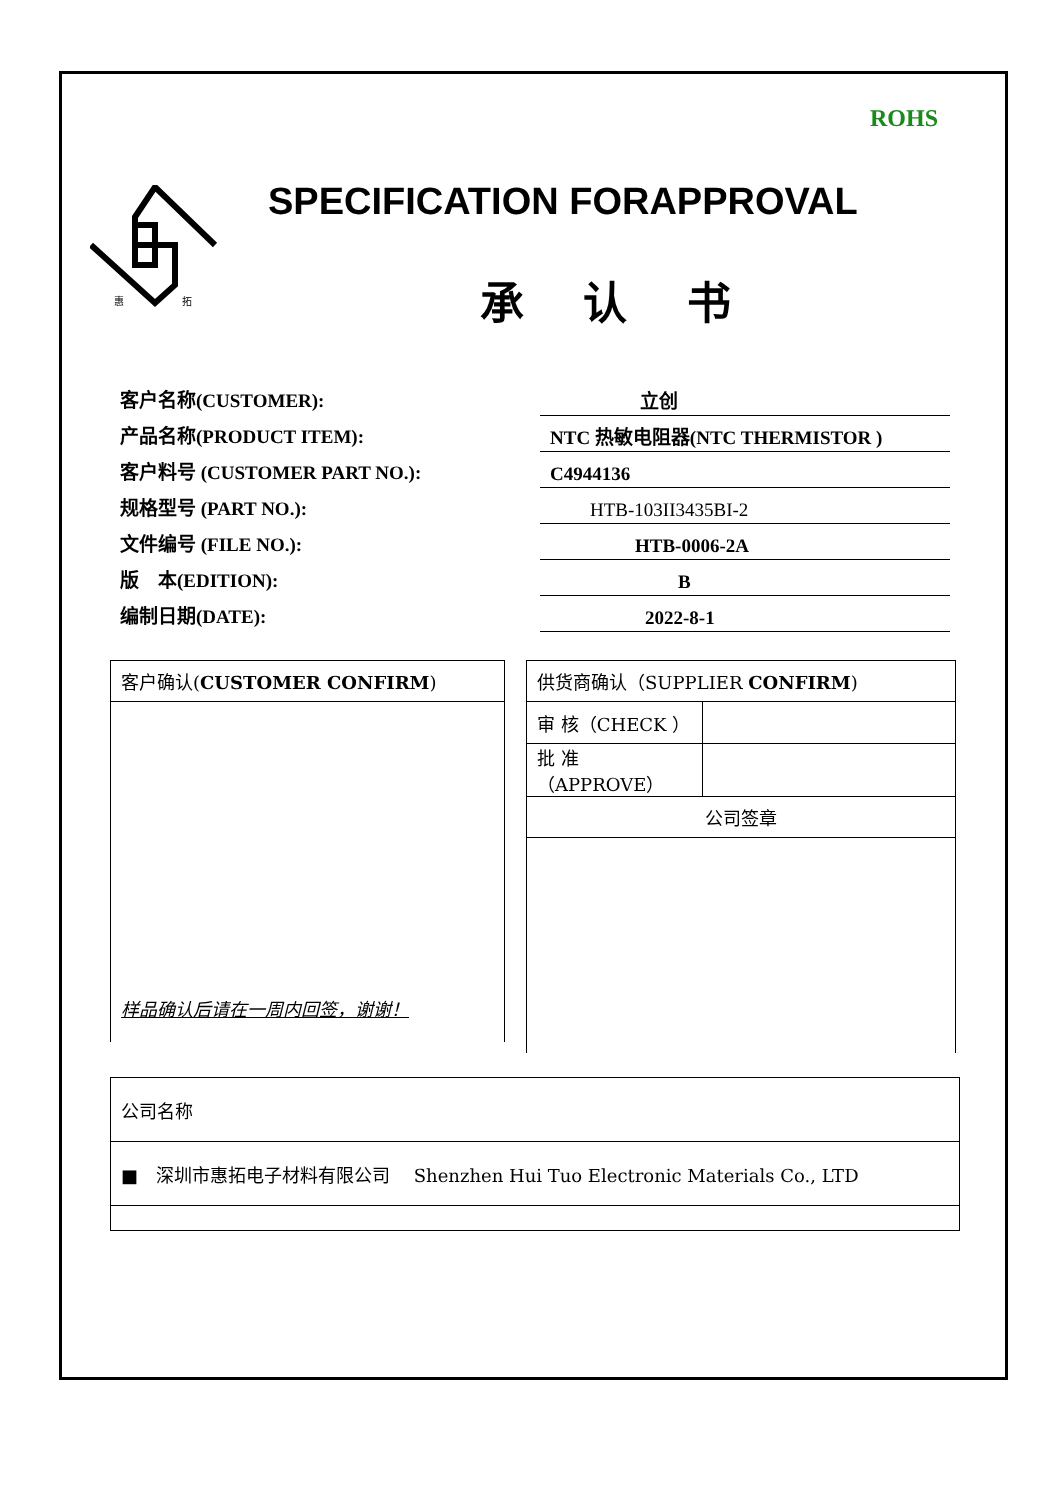ROHS
惠
拓
SPECIFICATION FORAPPROVAL
承 认 书
客户名称(CUSTOMER): 立创
产品名称(PRODUCT ITEM): NTC 热敏电阻器(NTC THERMISTOR )
客户料号 (CUSTOMER PART NO.): C4944136
规格型号 (PART NO.): HTB-103II3435BI-2
文件编号 (FILE NO.): HTB-0006-2A
版　本(EDITION): B
编制日期(DATE): 2022-8-1
| 客户确认( CUSTOMER CONFIRM ) |
| 样品确认后请在一周内回签，谢谢！ |
| 供货商确认（SUPPLIER CONFIRM ) | |
| 审 核（CHECK ） | |
| 批 准（APPROVE） | |
| 公司签章 | |
| 公司名称 |
| ■ 深圳市惠拓电子材料有限公司 Shenzhen Hui Tuo Electronic Materials Co., LTD |